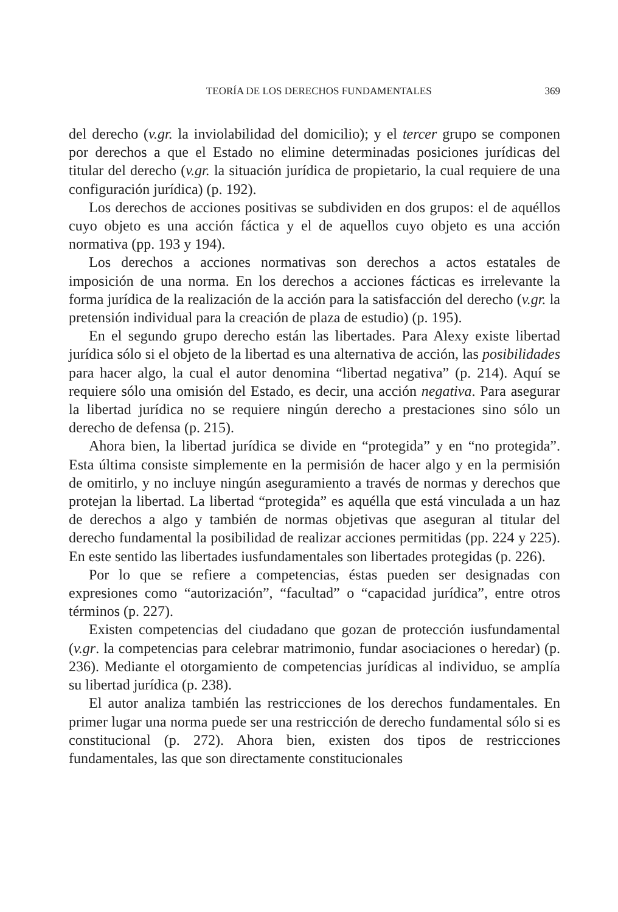TEORÍA DE LOS DERECHOS FUNDAMENTALES 369
del derecho (v.gr. la inviolabilidad del domicilio); y el tercer grupo se componen por derechos a que el Estado no elimine determinadas posiciones jurídicas del titular del derecho (v.gr. la situación jurídica de propietario, la cual requiere de una configuración jurídica) (p. 192).
Los derechos de acciones positivas se subdividen en dos grupos: el de aquéllos cuyo objeto es una acción fáctica y el de aquellos cuyo objeto es una acción normativa (pp. 193 y 194).
Los derechos a acciones normativas son derechos a actos estatales de imposición de una norma. En los derechos a acciones fácticas es irrelevante la forma jurídica de la realización de la acción para la satisfacción del derecho (v.gr. la pretensión individual para la creación de plaza de estudio) (p. 195).
En el segundo grupo derecho están las libertades. Para Alexy existe libertad jurídica sólo si el objeto de la libertad es una alternativa de acción, las posibilidades para hacer algo, la cual el autor denomina “libertad negativa” (p. 214). Aquí se requiere sólo una omisión del Estado, es decir, una acción negativa. Para asegurar la libertad jurídica no se requiere ningún derecho a prestaciones sino sólo un derecho de defensa (p. 215).
Ahora bien, la libertad jurídica se divide en “protegida” y en “no protegida”. Esta última consiste simplemente en la permisión de hacer algo y en la permisión de omitirlo, y no incluye ningún aseguramiento a través de normas y derechos que protejan la libertad. La libertad “protegida” es aquélla que está vinculada a un haz de derechos a algo y también de normas objetivas que aseguran al titular del derecho fundamental la posibilidad de realizar acciones permitidas (pp. 224 y 225). En este sentido las libertades iusfundamentales son libertades protegidas (p. 226).
Por lo que se refiere a competencias, éstas pueden ser designadas con expresiones como “autorización”, “facultad” o “capacidad jurídica”, entre otros términos (p. 227).
Existen competencias del ciudadano que gozan de protección iusfundamental (v.gr. la competencias para celebrar matrimonio, fundar asociaciones o heredar) (p. 236). Mediante el otorgamiento de competencias jurídicas al individuo, se amplía su libertad jurídica (p. 238).
El autor analiza también las restricciones de los derechos fundamentales. En primer lugar una norma puede ser una restricción de derecho fundamental sólo si es constitucional (p. 272). Ahora bien, existen dos tipos de restricciones fundamentales, las que son directamente constitucionales